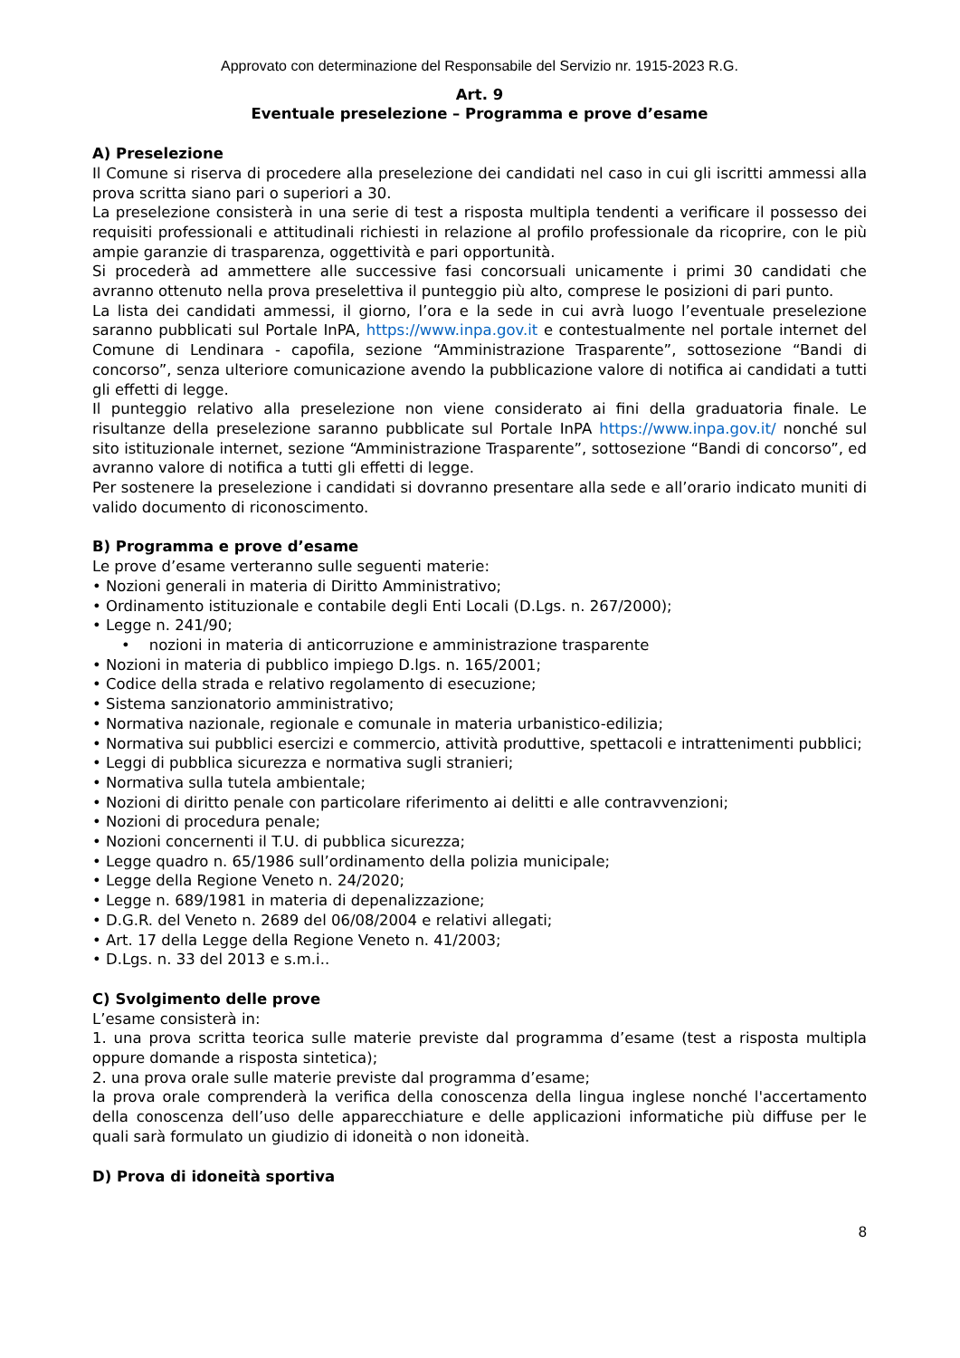Approvato con determinazione del Responsabile del Servizio nr. 1915-2023 R.G.
Art. 9
Eventuale preselezione – Programma e prove d’esame
A) Preselezione
Il Comune si riserva di procedere alla preselezione dei candidati nel caso in cui gli iscritti ammessi alla prova scritta siano pari o superiori a 30.
La preselezione consisterà in una serie di test a risposta multipla tendenti a verificare il possesso dei requisiti professionali e attitudinali richiesti in relazione al profilo professionale da ricoprire, con le più ampie garanzie di trasparenza, oggettività e pari opportunità.
Si procederà ad ammettere alle successive fasi concorsuali unicamente i primi 30 candidati che avranno ottenuto nella prova preselettiva il punteggio più alto, comprese le posizioni di pari punto.
La lista dei candidati ammessi, il giorno, l’ora e la sede in cui avrà luogo l’eventuale preselezione saranno pubblicati sul Portale InPA, https://www.inpa.gov.it e contestualmente nel portale internet del Comune di Lendinara - capofila, sezione “Amministrazione Trasparente”, sottosezione “Bandi di concorso”, senza ulteriore comunicazione avendo la pubblicazione valore di notifica ai candidati a tutti gli effetti di legge.
Il punteggio relativo alla preselezione non viene considerato ai fini della graduatoria finale. Le risultanze della preselezione saranno pubblicate sul Portale InPA https://www.inpa.gov.it/ nonché sul sito istituzionale internet, sezione “Amministrazione Trasparente”, sottosezione “Bandi di concorso”, ed avranno valore di notifica a tutti gli effetti di legge.
Per sostenere la preselezione i candidati si dovranno presentare alla sede e all’orario indicato muniti di valido documento di riconoscimento.
B) Programma e prove d’esame
Le prove d’esame verteranno sulle seguenti materie:
• Nozioni generali in materia di Diritto Amministrativo;
• Ordinamento istituzionale e contabile degli Enti Locali (D.Lgs. n. 267/2000);
• Legge n. 241/90;
• nozioni in materia di anticorruzione e amministrazione trasparente
• Nozioni in materia di pubblico impiego D.lgs. n. 165/2001;
• Codice della strada e relativo regolamento di esecuzione;
• Sistema sanzionatorio amministrativo;
• Normativa nazionale, regionale e comunale in materia urbanistico-edilizia;
• Normativa sui pubblici esercizi e commercio, attività produttive, spettacoli e intrattenimenti pubblici;
• Leggi di pubblica sicurezza e normativa sugli stranieri;
• Normativa sulla tutela ambientale;
• Nozioni di diritto penale con particolare riferimento ai delitti e alle contravvenzioni;
• Nozioni di procedura penale;
• Nozioni concernenti il T.U. di pubblica sicurezza;
• Legge quadro n. 65/1986 sull’ordinamento della polizia municipale;
• Legge della Regione Veneto n. 24/2020;
• Legge n. 689/1981 in materia di depenalizzazione;
• D.G.R. del Veneto n. 2689 del 06/08/2004 e relativi allegati;
• Art. 17 della Legge della Regione Veneto n. 41/2003;
• D.Lgs. n. 33 del 2013 e s.m.i..
C) Svolgimento delle prove
L’esame consisterà in:
1. una prova scritta teorica sulle materie previste dal programma d’esame (test a risposta multipla oppure domande a risposta sintetica);
2. una prova orale sulle materie previste dal programma d’esame;
la prova orale comprenderà la verifica della conoscenza della lingua inglese nonché l'accertamento della conoscenza dell’uso delle apparecchiature e delle applicazioni informatiche più diffuse per le quali sarà formulato un giudizio di idoneità o non idoneità.
D) Prova di idoneità sportiva
8